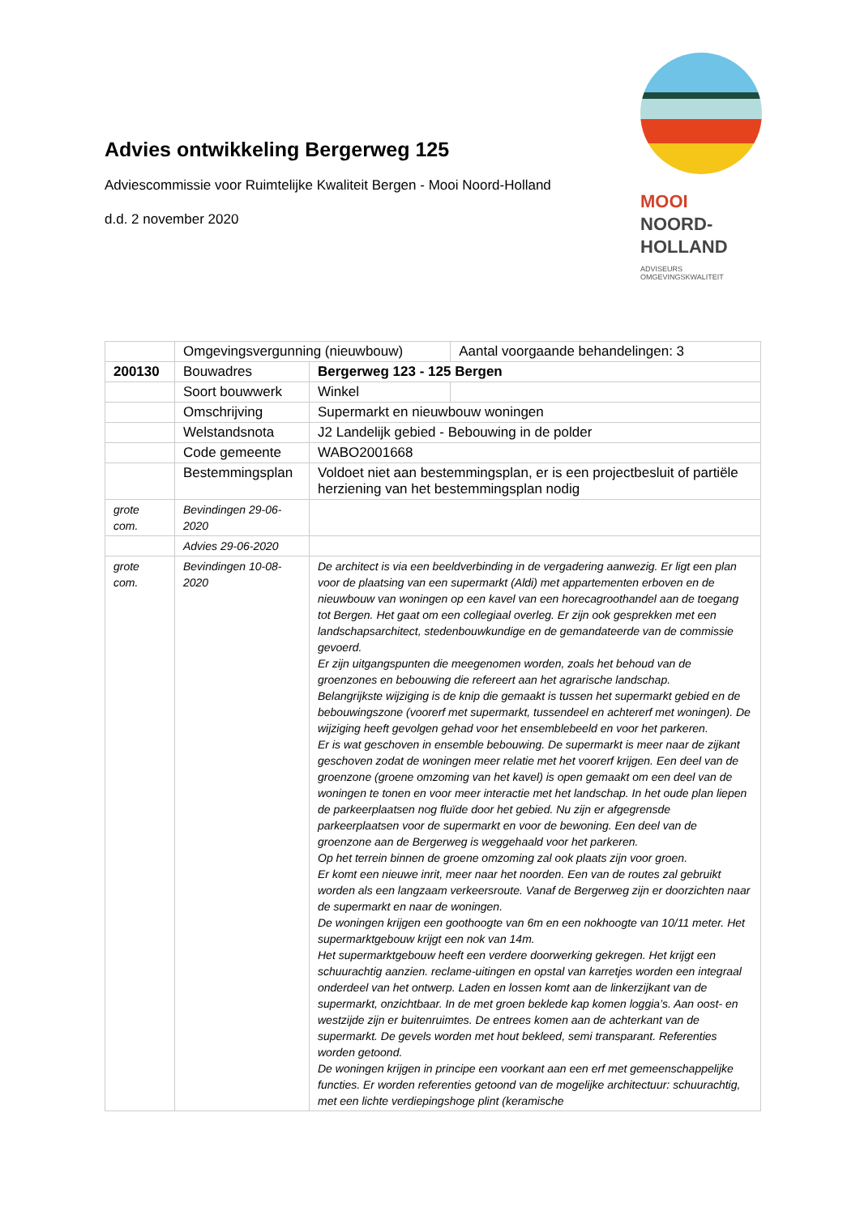MOOI
NOORD-
HOLLAND
ADVISEURS
OMGEVINGSKWALITEIT
Advies ontwikkeling Bergerweg 125
Adviescommissie voor Ruimtelijke Kwaliteit Bergen - Mooi Noord-Holland
d.d. 2 november 2020
| | Omgevingsvergunning (nieuwbouw) | | Aantal voorgaande behandelingen: 3 |
| 200130 | Bouwadres | Bergerweg 123 - 125 Bergen | |
| | Soort bouwwerk | Winkel | |
| | Omschrijving | Supermarkt en nieuwbouw woningen | |
| | Welstandsnota | J2 Landelijk gebied - Bebouwing in de polder | |
| | Code gemeente | WABO2001668 | |
| | Bestemmingsplan | Voldoet niet aan bestemmingsplan, er is een projectbesluit of partiële herziening van het bestemmingsplan nodig | |
| grote com. | Bevindingen 29-06-2020 | | |
| | Advies 29-06-2020 | | |
| grote com. | Bevindingen 10-08-2020 | De architect is via een beeldverbinding in de vergadering aanwezig. Er ligt een plan voor de plaatsing van een supermarkt (Aldi) met appartementen erboven en de nieuwbouw van woningen op een kavel van een horecagroothandel aan de toegang tot Bergen. Het gaat om een collegiaal overleg. Er zijn ook gesprekken met een landschapsarchitect, stedenbouwkundige en de gemandateerde van de commissie gevoerd. Er zijn uitgangspunten die meegenomen worden, zoals het behoud van de groenzones en bebouwing die refereert aan het agrarische landschap. Belangrijkste wijziging is de knip die gemaakt is tussen het supermarkt gebied en de bebouwingszone (voorerf met supermarkt, tussendeel en achtererf met woningen). De wijziging heeft gevolgen gehad voor het ensemblebeeld en voor het parkeren. Er is wat geschoven in ensemble bebouwing. De supermarkt is meer naar de zijkant geschoven zodat de woningen meer relatie met het voorerf krijgen. Een deel van de groenzone (groene omzoming van het kavel) is open gemaakt om een deel van de woningen te tonen en voor meer interactie met het landschap. In het oude plan liepen de parkeerplaatsen nog fluïde door het gebied. Nu zijn er afgegrensde parkeerplaatsen voor de supermarkt en voor de bewoning. Een deel van de groenzone aan de Bergerweg is weggehaald voor het parkeren. Op het terrein binnen de groene omzoming zal ook plaats zijn voor groen. Er komt een nieuwe inrit, meer naar het noorden. Een van de routes zal gebruikt worden als een langzaam verkeersroute. Vanaf de Bergerweg zijn er doorzichten naar de supermarkt en naar de woningen. De woningen krijgen een goothoogte van 6m en een nokhoogte van 10/11 meter. Het supermarktgebouw krijgt een nok van 14m. Het supermarktgebouw heeft een verdere doorwerking gekregen. Het krijgt een schuurachtig aanzien. reclame-uitingen en opstal van karretjes worden een integraal onderdeel van het ontwerp. Laden en lossen komt aan de linkerzijkant van de supermarkt, onzichtbaar. In de met groen beklede kap komen loggia’s. Aan oost- en westzijde zijn er buitenruimtes. De entrees komen aan de achterkant van de supermarkt. De gevels worden met hout bekleed, semi transparant. Referenties worden getoond. De woningen krijgen in principe een voorkant aan een erf met gemeenschappelijke functies. Er worden referenties getoond van de mogelijke architectuur: schuurachtig, met een lichte verdiepingshoge plint (keramische | |